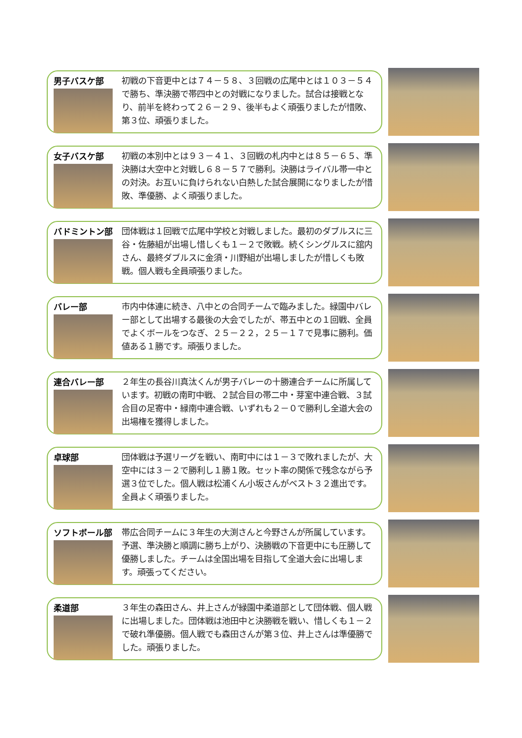男子バスケ部
初戦の下音更中とは７４－５８、３回戦の広尾中とは１０３－５４で勝ち、準決勝で帯四中との対戦になりました。試合は接戦となり、前半を終わって２６－２９、後半もよく頑張りましたが惜敗、第３位、頑張りました。
女子バスケ部
初戦の本別中とは９３－４１、３回戦の札内中とは８５－６５、準決勝は大空中と対戦し６８－５７で勝利。決勝はライバル帯一中との対決。お互いに負けられない白熱した試合展開になりましたが惜敗、準優勝、よく頑張りました。
バドミントン部
団体戦は１回戦で広尾中学校と対戦しました。最初のダブルスに三谷・佐藤組が出場し惜しくも１－２で敗戦。続くシングルスに舘内さん、最終ダブルスに金須・川野組が出場しましたが惜しくも敗戦。個人戦も全員頑張りました。
バレー部
市内中体連に続き、八中との合同チームで臨みました。緑園中バレー部として出場する最後の大会でしたが、帯五中との１回戦、全員でよくボールをつなぎ、２５－２２，２５－１７で見事に勝利。価値ある１勝です。頑張りました。
連合バレー部
２年生の長谷川真汰くんが男子バレーの十勝連合チームに所属しています。初戦の南町中戦、２試合目の帯二中・芽室中連合戦、３試合目の足寄中・緑南中連合戦、いずれも２－０で勝利し全道大会の出場権を獲得しました。
卓球部
団体戦は予選リーグを戦い、南町中には１－３で敗れましたが、大空中には３－２で勝利し１勝１敗。セット率の関係で残念ながら予選３位でした。個人戦は松浦くん小坂さんがベスト３２進出です。全員よく頑張りました。
ソフトボール部
帯広合同チームに３年生の大渕さんと今野さんが所属しています。予選、準決勝と順調に勝ち上がり、決勝戦の下音更中にも圧勝して優勝しました。チームは全国出場を目指して全道大会に出場します。頑張ってください。
柔道部
３年生の森田さん、井上さんが緑園中柔道部として団体戦、個人戦に出場しました。団体戦は池田中と決勝戦を戦い、惜しくも１－２で破れ準優勝。個人戦でも森田さんが第３位、井上さんは準優勝でした。頑張りました。